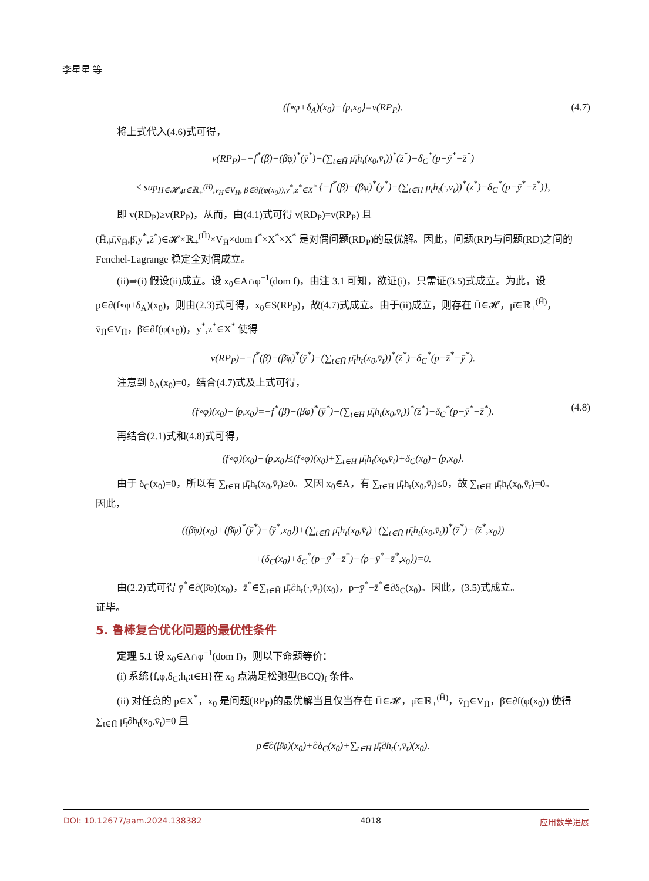李星星 等
(f∘φ+δ<sub>A</sub>)(x<sub>0</sub>)−⟨p,x<sub>0</sub>⟩=v(RP<sub>P</sub>). (4.7)
将上式代入(4.6)式可得，
v(RP<sub>P</sub>)=−f<sup>*</sup>(β̄)−(β̄φ)<sup>*</sup>(ȳ<sup>*</sup>)−(∑<sub>t∈H̄</sub> μ̄<sub>t</sub>h<sub>t</sub>(x<sub>0</sub>,v̄<sub>t</sub>))<sup>*</sup>(z̄<sup>*</sup>)−δ<sub>C</sub><sup>*</sup>(p−ȳ<sup>*</sup>−z̄<sup>*</sup>)
≤ sup<sub>H∈𝓗,μ∈ℝ<sub>+</sub><sup>(H)</sup>,v<sub>H</sub>∈V<sub>H</sub>, β∈∂f(φ(x<sub>0</sub>)),y<sup>*</sup>,z<sup>*</sup>∈X<sup>*</sup></sub> {−f<sup>*</sup>(β)−(βφ)<sup>*</sup>(y<sup>*</sup>)−(∑<sub>t∈H</sub> μ<sub>t</sub>h<sub>t</sub>(·,v<sub>t</sub>))<sup>*</sup>(z<sup>*</sup>)−δ<sub>C</sub><sup>*</sup>(p−ȳ<sup>*</sup>−z̄<sup>*</sup>)},
即 v(RD<sub>P</sub>)≥v(RP<sub>P</sub>)，从而，由(4.1)式可得 v(RD<sub>P</sub>)=v(RP<sub>P</sub>) 且
(H̄,μ̄,v̄<sub>H̄</sub>,β̄,ȳ<sup>*</sup>,z̄<sup>*</sup>)∈𝓗×ℝ<sub>+</sub><sup>(H̄)</sup>×V<sub>H̄</sub>×dom f<sup>*</sup>×X<sup>*</sup>×X<sup>*</sup> 是对偶问题(RD<sub>P</sub>)的最优解。因此，问题(RP)与问题(RD)之间的 Fenchel-Lagrange 稳定全对偶成立。
(ii)⇒(i) 假设(ii)成立。设 x<sub>0</sub>∈A∩φ<sup>−1</sup>(dom f)，由注 3.1 可知，欲证(i)，只需证(3.5)式成立。为此，设 p∈∂(f∘φ+δ<sub>A</sub>)(x<sub>0</sub>)，则由(2.3)式可得，x<sub>0</sub>∈S(RP<sub>P</sub>)，故(4.7)式成立。由于(ii)成立，则存在 H̄∈𝓗，μ̄∈ℝ<sub>+</sub><sup>(H̄)</sup>，v̄<sub>H̄</sub>∈V<sub>H̄</sub>，β̄∈∂f(φ(x<sub>0</sub>))，y<sup>*</sup>,z<sup>*</sup>∈X<sup>*</sup> 使得
v(RP<sub>P</sub>)=−f<sup>*</sup>(β̄)−(β̄φ)<sup>*</sup>(ȳ<sup>*</sup>)−(∑<sub>t∈H̄</sub> μ̄<sub>t</sub>h<sub>t</sub>(x<sub>0</sub>,v̄<sub>t</sub>))<sup>*</sup>(z̄<sup>*</sup>)−δ<sub>C</sub><sup>*</sup>(p−z̄<sup>*</sup>−ȳ<sup>*</sup>).
注意到 δ<sub>A</sub>(x<sub>0</sub>)=0，结合(4.7)式及上式可得，
(f∘φ)(x<sub>0</sub>)−⟨p,x<sub>0</sub>⟩=−f<sup>*</sup>(β̄)−(β̄φ)<sup>*</sup>(ȳ<sup>*</sup>)−(∑<sub>t∈H̄</sub> μ̄<sub>t</sub>h<sub>t</sub>(x<sub>0</sub>,v̄<sub>t</sub>))<sup>*</sup>(z̄<sup>*</sup>)−δ<sub>C</sub><sup>*</sup>(p−ȳ<sup>*</sup>−z̄<sup>*</sup>). (4.8)
再结合(2.1)式和(4.8)式可得，
(f∘φ)(x<sub>0</sub>)−⟨p,x<sub>0</sub>⟩≤(f∘φ)(x<sub>0</sub>)+∑<sub>t∈H̄</sub> μ̄<sub>t</sub>h<sub>t</sub>(x<sub>0</sub>,v̄<sub>t</sub>)+δ<sub>C</sub>(x<sub>0</sub>)−⟨p,x<sub>0</sub>⟩.
由于 δ<sub>C</sub>(x<sub>0</sub>)=0，所以有 ∑<sub>t∈H̄</sub> μ̄<sub>t</sub>h<sub>t</sub>(x<sub>0</sub>,v̄<sub>t</sub>)≥0。又因 x<sub>0</sub>∈A，有 ∑<sub>t∈H̄</sub> μ̄<sub>t</sub>h<sub>t</sub>(x<sub>0</sub>,v̄<sub>t</sub>)≤0，故 ∑<sub>t∈H̄</sub> μ̄<sub>t</sub>h<sub>t</sub>(x<sub>0</sub>,v̄<sub>t</sub>)=0。
因此，
((β̄φ)(x<sub>0</sub>)+(β̄φ)<sup>*</sup>(ȳ<sup>*</sup>)−⟨ȳ<sup>*</sup>,x<sub>0</sub>⟩)+(∑<sub>t∈H̄</sub> μ̄<sub>t</sub>h<sub>t</sub>(x<sub>0</sub>,v̄<sub>t</sub>)+(∑<sub>t∈H̄</sub> μ̄<sub>t</sub>h<sub>t</sub>(x<sub>0</sub>,v̄<sub>t</sub>))<sup>*</sup>(z̄<sup>*</sup>)−⟨z̄<sup>*</sup>,x<sub>0</sub>⟩)
+(δ<sub>C</sub>(x<sub>0</sub>)+δ<sub>C</sub><sup>*</sup>(p−ȳ<sup>*</sup>−z̄<sup>*</sup>)−⟨p−ȳ<sup>*</sup>−z̄<sup>*</sup>,x<sub>0</sub>⟩)=0.
由(2.2)式可得 ȳ<sup>*</sup>∈∂(β̄φ)(x<sub>0</sub>)，z̄<sup>*</sup>∈∑<sub>t∈H̄</sub> μ̄<sub>t</sub>∂h<sub>t</sub>(·,v̄<sub>t</sub>)(x<sub>0</sub>)，p−ȳ<sup>*</sup>−z̄<sup>*</sup>∈∂δ<sub>C</sub>(x<sub>0</sub>)。因此，(3.5)式成立。
证毕。
5. 鲁棒复合优化问题的最优性条件
定理 5.1 设 x<sub>0</sub>∈A∩φ<sup>−1</sup>(dom f)，则以下命题等价：
(i) 系统{f,φ,δ<sub>C</sub>;h<sub>t</sub>:t∈H}在 x<sub>0</sub> 点满足松弛型(BCQ)<sub>f</sub> 条件。
(ii) 对任意的 p∈X<sup>*</sup>，x<sub>0</sub> 是问题(RP<sub>P</sub>)的最优解当且仅当存在 H̄∈𝓗，μ̄∈ℝ<sub>+</sub><sup>(H̄)</sup>，v̄<sub>H̄</sub>∈V<sub>H̄</sub>，β̄∈∂f(φ(x<sub>0</sub>)) 使得 ∑<sub>t∈H̄</sub> μ̄<sub>t</sub>∂h<sub>t</sub>(x<sub>0</sub>,v̄<sub>t</sub>)=0 且
p∈∂(β̄φ)(x<sub>0</sub>)+∂δ<sub>C</sub>(x<sub>0</sub>)+∑<sub>t∈H̄</sub> μ̄<sub>t</sub>∂h<sub>t</sub>(·,v̄<sub>t</sub>)(x<sub>0</sub>).
DOI: 10.12677/aam.2024.138382 4018 应用数学进展